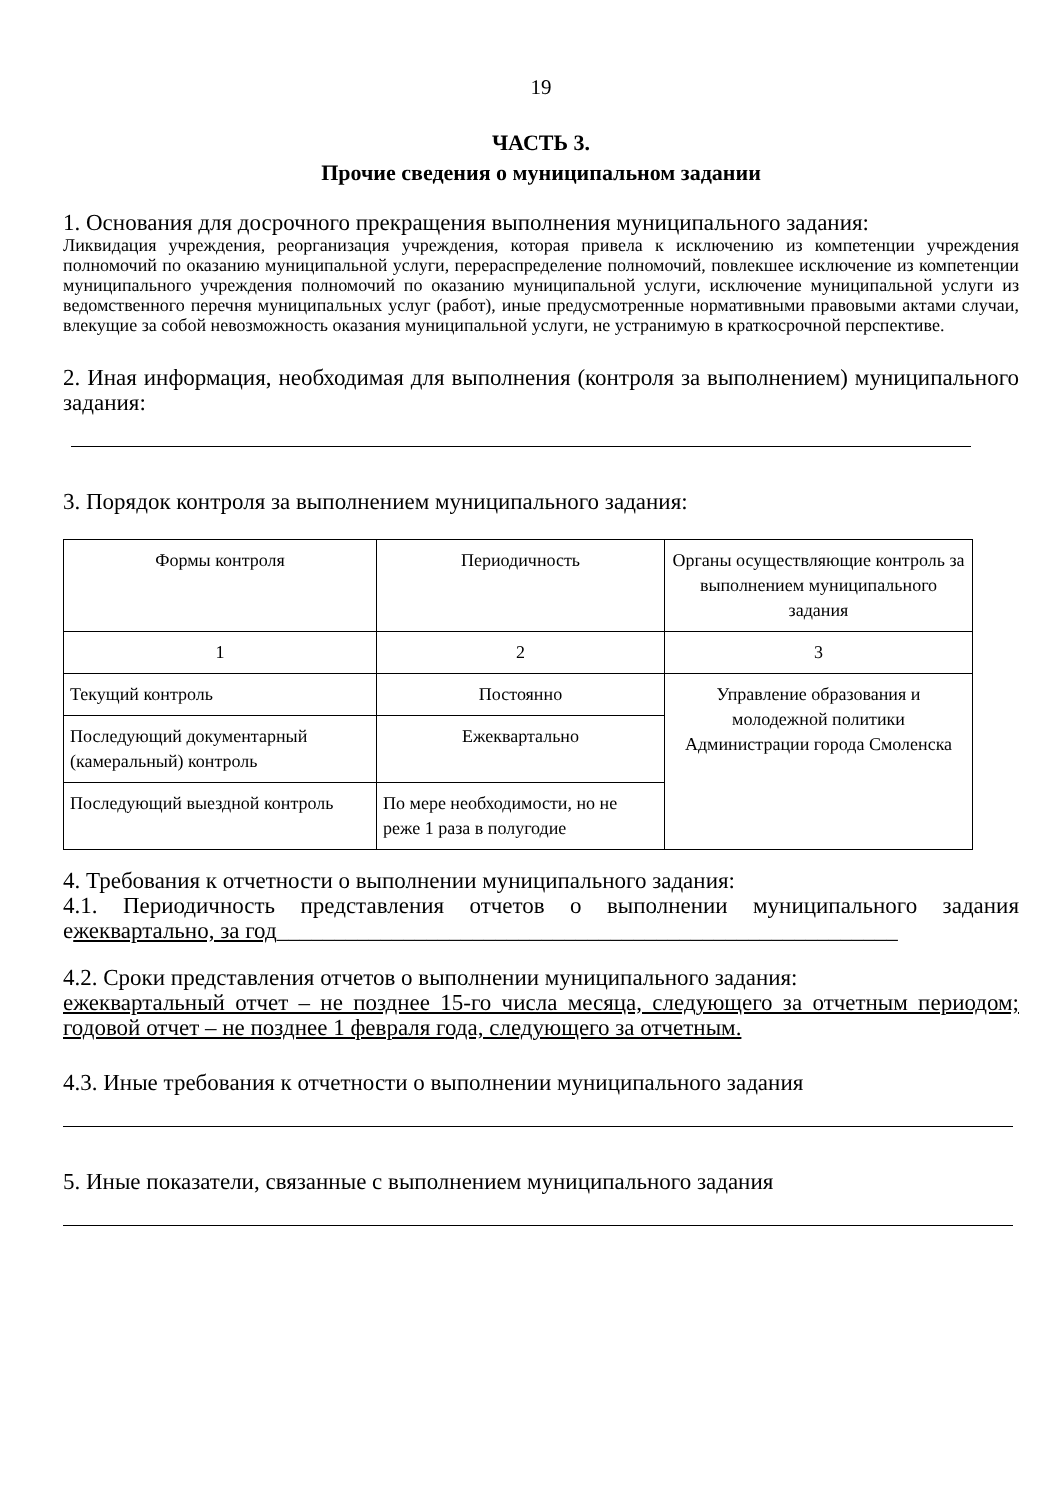19
ЧАСТЬ 3.
Прочие сведения о муниципальном задании
1. Основания для досрочного прекращения выполнения муниципального задания:
Ликвидация учреждения, реорганизация учреждения, которая привела к исключению из компетенции учреждения полномочий по оказанию муниципальной услуги, перераспределение полномочий, повлекшее исключение из компетенции муниципального учреждения полномочий по оказанию муниципальной услуги, исключение муниципальной услуги из ведомственного перечня муниципальных услуг (работ), иные предусмотренные нормативными правовыми актами случаи, влекущие за собой невозможность оказания муниципальной услуги, не устранимую в краткосрочной перспективе.
2. Иная информация, необходимая для выполнения (контроля за выполнением) муниципального задания:
3. Порядок контроля за выполнением муниципального задания:
| Формы контроля | Периодичность | Органы осуществляющие контроль за выполнением муниципального задания |
| 1 | 2 | 3 |
| Текущий контроль | Постоянно | Управление образования и молодежной политики Администрации города Смоленска |
| Последующий документарный (камеральный) контроль | Ежеквартально | |
| Последующий выездной контроль | По мере необходимости, но не реже 1 раза в полугодие | |
4. Требования к отчетности о выполнении муниципального задания:
4.1. Периодичность представления отчетов о выполнении муниципального задания ежеквартально, за год______________________________________________________
4.2. Сроки представления отчетов о выполнении муниципального задания:
ежеквартальный отчет – не позднее 15-го числа месяца, следующего за отчетным периодом; годовой отчет – не позднее 1 февраля года, следующего за отчетным.
4.3. Иные требования к отчетности о выполнении муниципального задания
5. Иные показатели, связанные с выполнением муниципального задания